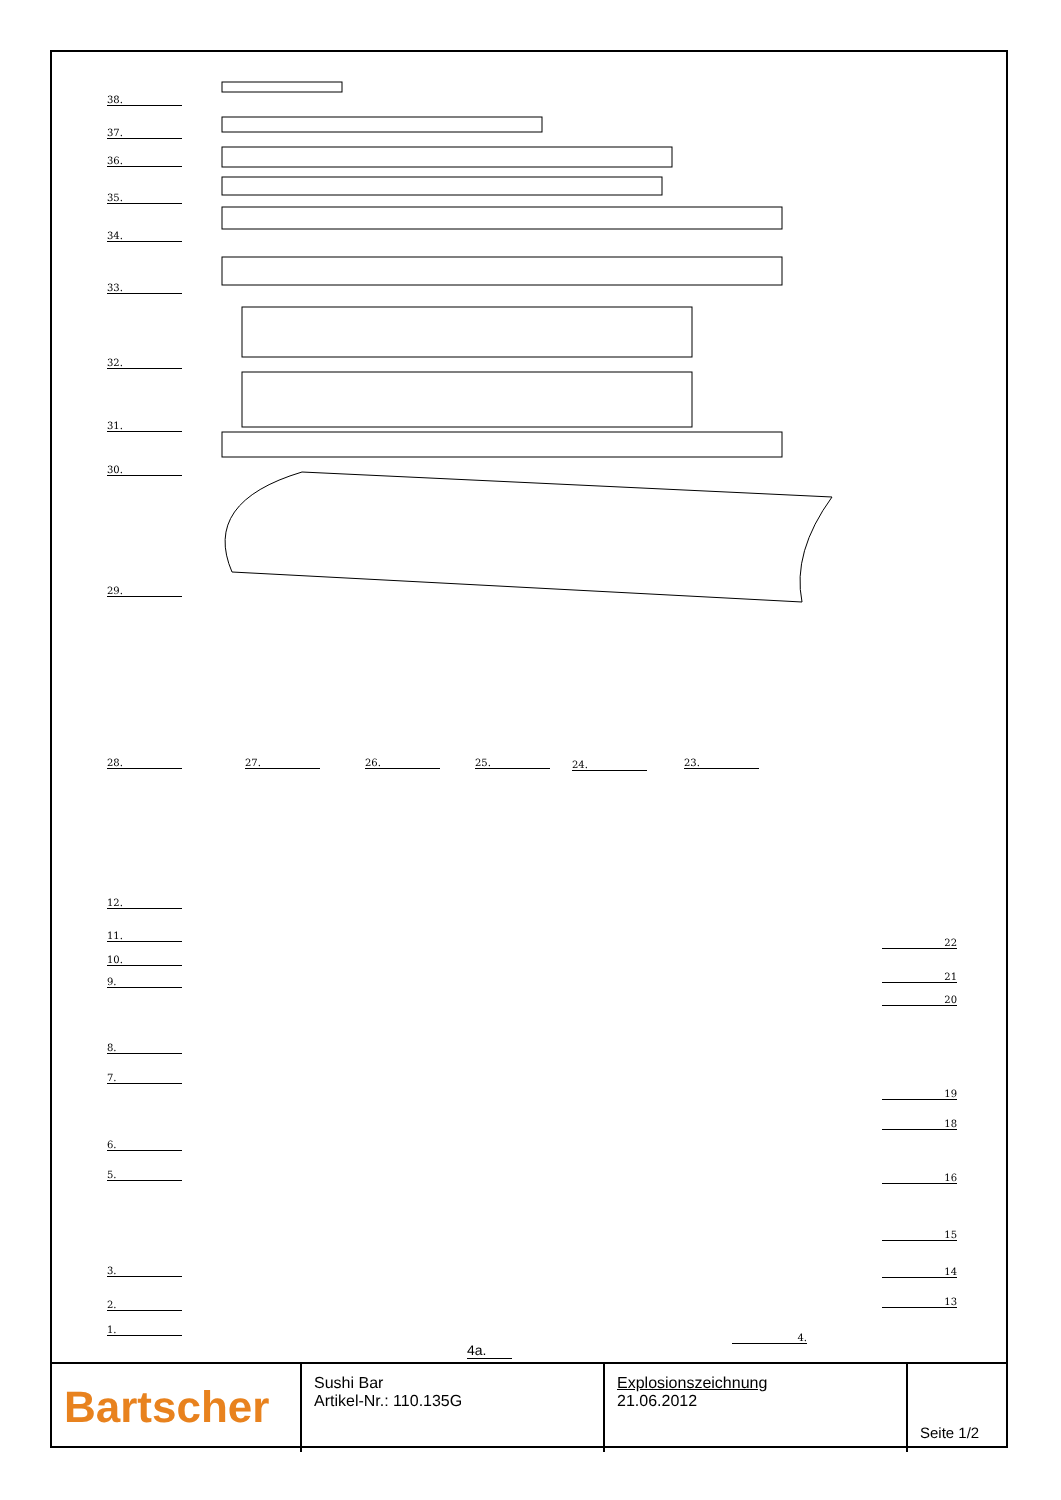38.
37.
36.
35.
34.
33.
32.
31.
30.
29.
28. 27. 26. 25. 24. 23.
12.
11.
10.
9.
8.
7.
6.
5.
3.
2.
1.
22
21
20
19
18
16
15
14
13
4.
4a.
Bartscher
Sushi Bar
Artikel-Nr.: 110.135G
Explosionszeichnung
21.06.2012
Seite 1/2